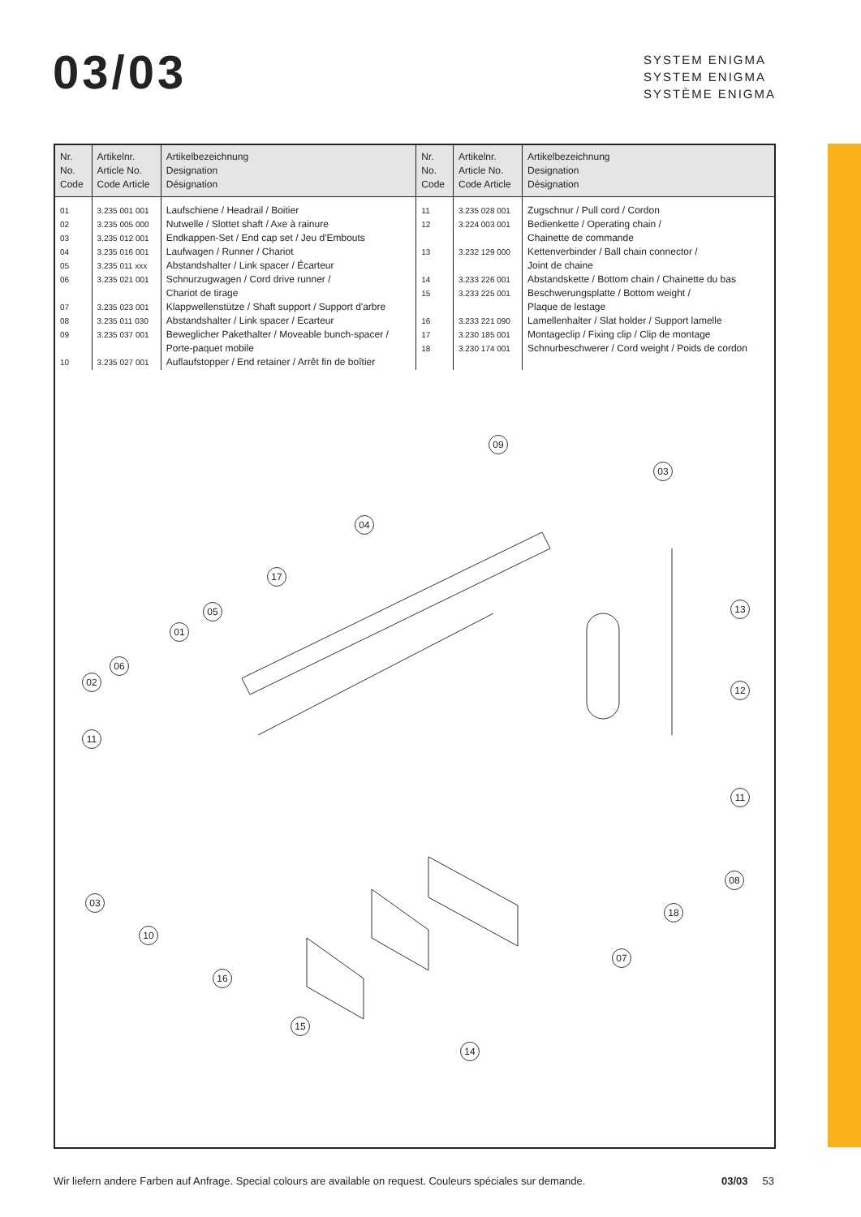03/03
SYSTEM ENIGMA
SYSTEM ENIGMA
SYSTÈME ENIGMA
| Nr. No. Code | Artikelnr. Article No. Code Article | Artikelbezeichnung Designation Désignation | Nr. No. Code | Artikelnr. Article No. Code Article | Artikelbezeichnung Designation Désignation |
| --- | --- | --- | --- | --- | --- |
| 01 02 03 04 05 06 07 08 09 10 | 3.235 001 001 3.235 005 000 3.235 012 001 3.235 016 001 3.235 011 xxx 3.235 021 001 3.235 023 001 3.235 011 030 3.235 037 001 3.235 027 001 | Laufschiene / Headrail / Boitier Nutwelle / Slottet shaft / Axe à rainure Endkappen-Set / End cap set / Jeu d'Embouts Laufwagen / Runner / Chariot Abstandshalter / Link spacer / Écarteur Schnurzugwagen / Cord drive runner / Chariot de tirage Klappwellenstütze / Shaft support / Support d'arbre Abstandshalter / Link spacer / Ecarteur Beweglicher Pakethalter / Moveable bunch-spacer / Porte-paquet mobile Auflaufstopper / End retainer / Arrêt fin de boîtier | 11 12 13 14 15 16 17 18 | 3.235 028 001 3.224 003 001 3.232 129 000 3.233 226 001 3.233 225 001 3.233 221 090 3.230 185 001 3.230 174 001 | Zugschnur / Pull cord / Cordon Bedienkette / Operating chain / Chainette de commande Kettenverbinder / Ball chain connector / Joint de chaine Abstandskette / Bottom chain / Chainette du bas Beschwerungsplatte / Bottom weight / Plaque de lestage Lamellenhalter / Slat holder / Support lamelle Montageclip / Fixing clip / Clip de montage Schnurbeschwerer / Cord weight / Poids de cordon |
09
03
04
17
05
01
06
02
11
13
12
11
08
18
03
10
07
16
15
14
Wir liefern andere Farben auf Anfrage. Special colours are available on request. Couleurs spéciales sur demande. 03/03 53